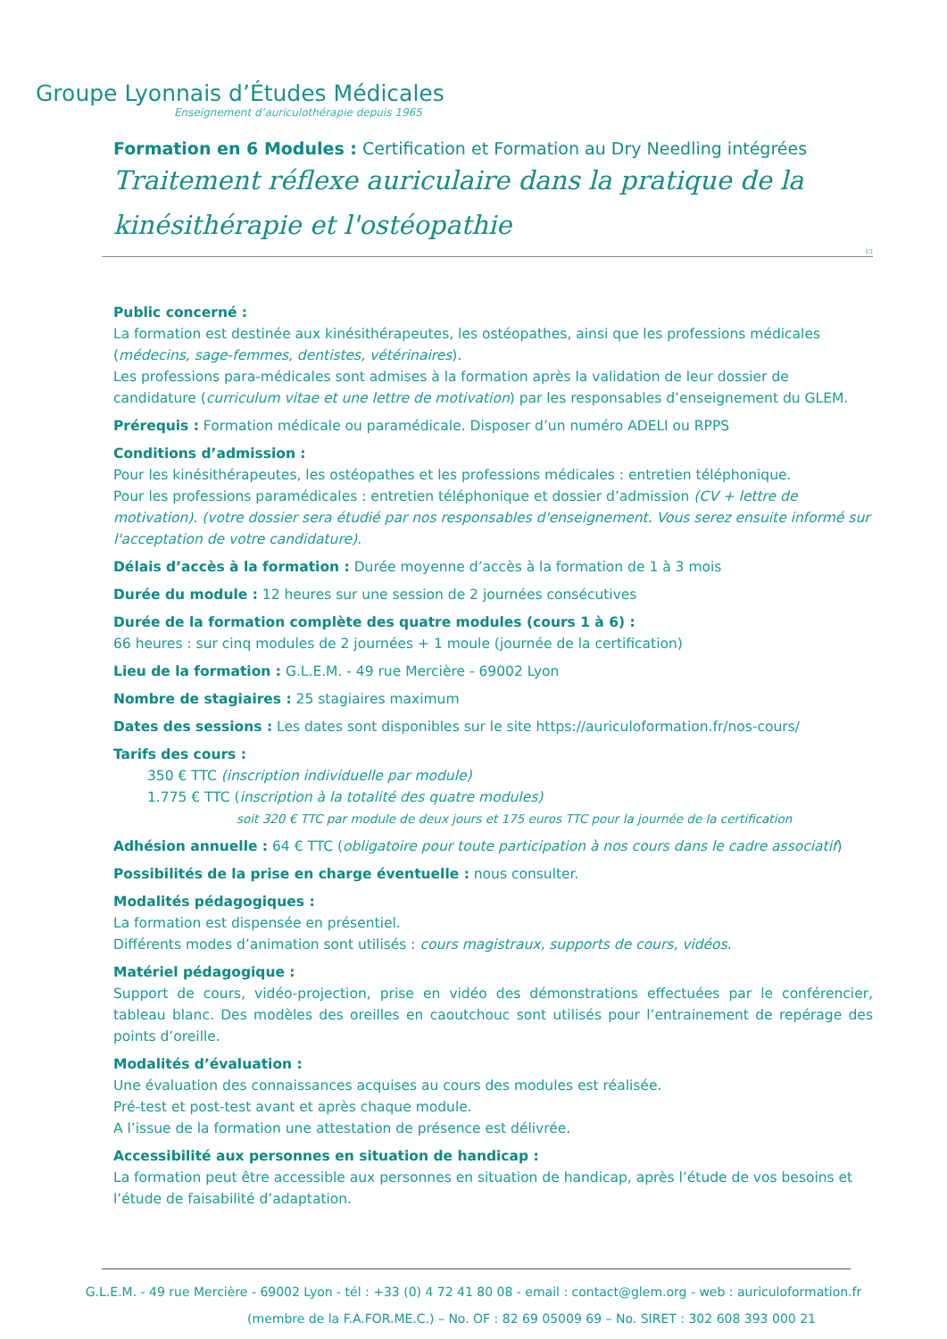Groupe Lyonnais d’Études Médicales
Enseignement d’auriculothérapie depuis 1965
Formation en 6 Modules : Certification et Formation au Dry Needling intégrées
Traitement réflexe auriculaire dans la pratique de la kinésithérapie et l'ostéopathie
V1
Public concerné :
La formation est destinée aux kinésithérapeutes, les ostéopathes, ainsi que les professions médicales (médecins, sage-femmes, dentistes, vétérinaires).
Les professions para-médicales sont admises à la formation après la validation de leur dossier de candidature (curriculum vitae et une lettre de motivation) par les responsables d’enseignement du GLEM.
Prérequis : Formation médicale ou paramédicale. Disposer d’un numéro ADELI ou RPPS
Conditions d’admission :
Pour les kinésithérapeutes, les ostéopathes et les professions médicales : entretien téléphonique.
Pour les professions paramédicales : entretien téléphonique et dossier d’admission (CV + lettre de motivation). (votre dossier sera étudié par nos responsables d'enseignement. Vous serez ensuite informé sur l'acceptation de votre candidature).
Délais d’accès à la formation : Durée moyenne d’accès à la formation de 1 à 3 mois
Durée du module : 12 heures sur une session de 2 journées consécutives
Durée de la formation complète des quatre modules (cours 1 à 6) :
66 heures : sur cinq modules de 2 journées + 1 moule (journée de la certification)
Lieu de la formation : G.L.E.M. - 49 rue Mercière - 69002 Lyon
Nombre de stagiaires : 25 stagiaires maximum
Dates des sessions : Les dates sont disponibles sur le site https://auriculoformation.fr/nos-cours/
Tarifs des cours :
350 € TTC (inscription individuelle par module)
1.775 € TTC (inscription à la totalité des quatre modules)
soit 320 € TTC par module de deux jours et 175 euros TTC pour la journée de la certification
Adhésion annuelle : 64 € TTC (obligatoire pour toute participation à nos cours dans le cadre associatif)
Possibilités de la prise en charge éventuelle : nous consulter.
Modalités pédagogiques :
La formation est dispensée en présentiel.
Différents modes d’animation sont utilisés : cours magistraux, supports de cours, vidéos.
Matériel pédagogique :
Support de cours, vidéo-projection, prise en vidéo des démonstrations effectuées par le conférencier, tableau blanc. Des modèles des oreilles en caoutchouc sont utilisés pour l’entrainement de repérage des points d’oreille.
Modalités d’évaluation :
Une évaluation des connaissances acquises au cours des modules est réalisée.
Pré-test et post-test avant et après chaque module.
A l’issue de la formation une attestation de présence est délivrée.
Accessibilité aux personnes en situation de handicap :
La formation peut être accessible aux personnes en situation de handicap, après l’étude de vos besoins et l’étude de faisabilité d’adaptation.
G.L.E.M. - 49 rue Mercière - 69002 Lyon - tél : +33 (0) 4 72 41 80 08 - email : contact@glem.org - web : auriculoformation.fr
(membre de la F.A.FOR.ME.C.) – No. OF : 82 69 05009 69 – No. SIRET : 302 608 393 000 21